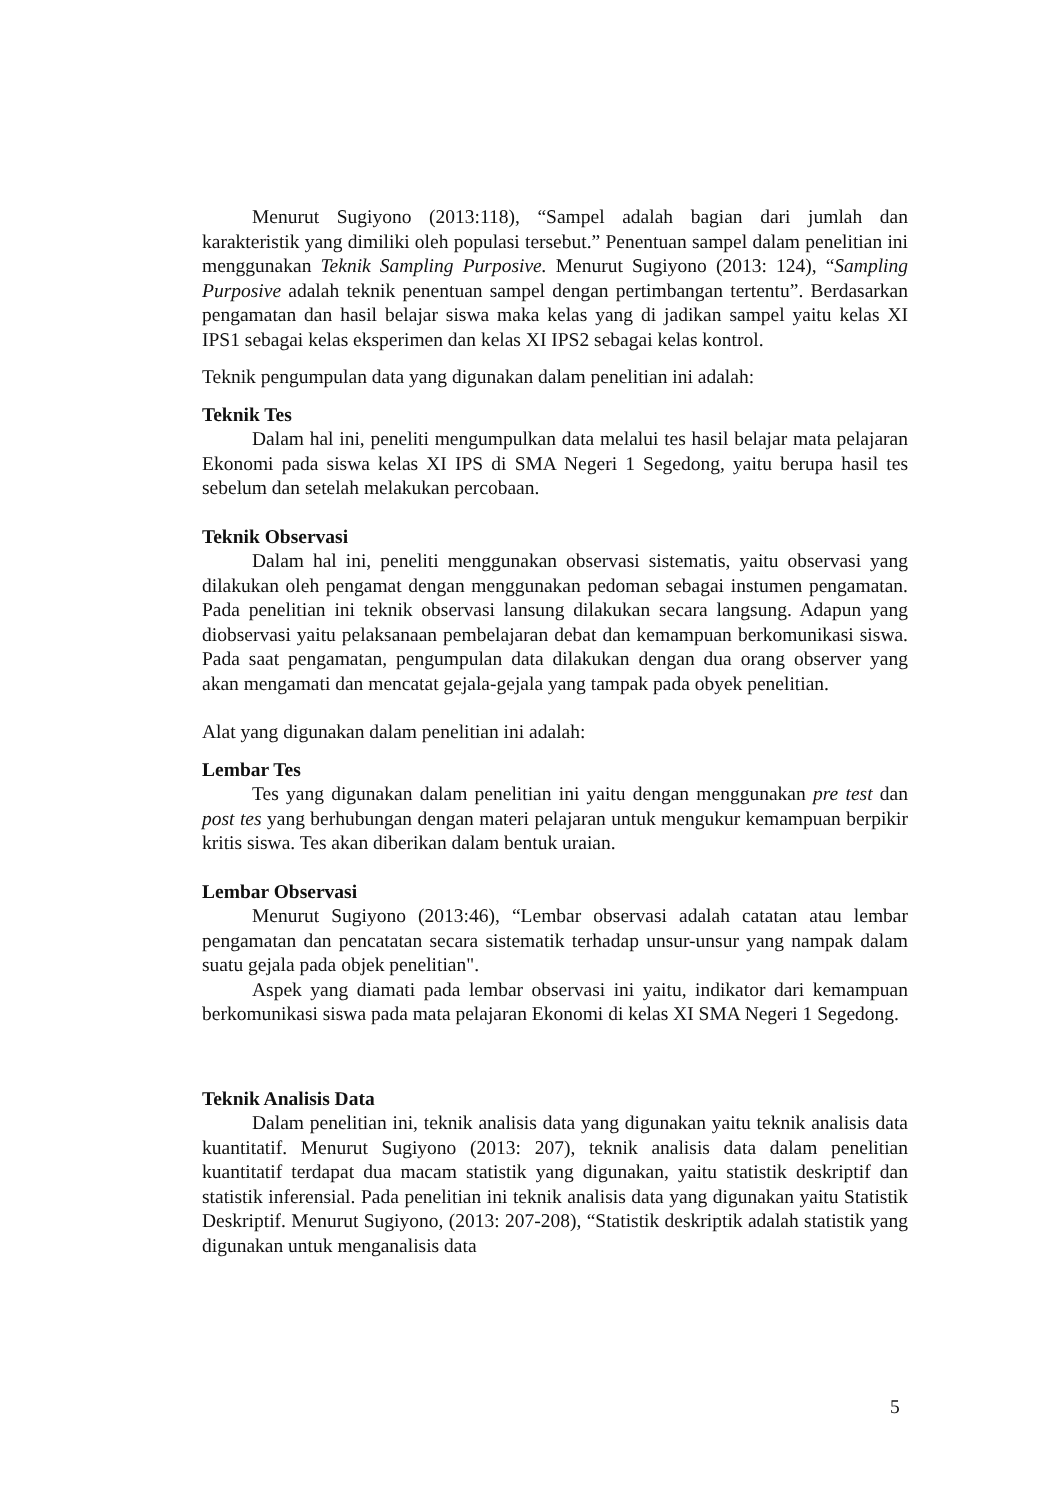Menurut Sugiyono (2013:118), “Sampel adalah bagian dari jumlah dan karakteristik yang dimiliki oleh populasi tersebut.” Penentuan sampel dalam penelitian ini menggunakan Teknik Sampling Purposive. Menurut Sugiyono (2013: 124), “Sampling Purposive adalah teknik penentuan sampel dengan pertimbangan tertentu”. Berdasarkan pengamatan dan hasil belajar siswa maka kelas yang di jadikan sampel yaitu kelas XI IPS1 sebagai kelas eksperimen dan kelas XI IPS2 sebagai kelas kontrol.
Teknik pengumpulan data yang digunakan dalam penelitian ini adalah:
Teknik Tes
Dalam hal ini, peneliti mengumpulkan data melalui tes hasil belajar mata pelajaran Ekonomi pada siswa kelas XI IPS di SMA Negeri 1 Segedong, yaitu berupa hasil tes sebelum dan setelah melakukan percobaan.
Teknik Observasi
Dalam hal ini, peneliti menggunakan observasi sistematis, yaitu observasi yang dilakukan oleh pengamat dengan menggunakan pedoman sebagai instumen pengamatan. Pada penelitian ini teknik observasi lansung dilakukan secara langsung. Adapun yang diobservasi yaitu pelaksanaan pembelajaran debat dan kemampuan berkomunikasi siswa. Pada saat pengamatan, pengumpulan data dilakukan dengan dua orang observer yang akan mengamati dan mencatat gejala-gejala yang tampak pada obyek penelitian.
Alat yang digunakan dalam penelitian ini adalah:
Lembar Tes
Tes yang digunakan dalam penelitian ini yaitu dengan menggunakan pre test dan post tes yang berhubungan dengan materi pelajaran untuk mengukur kemampuan berpikir kritis siswa. Tes akan diberikan dalam bentuk uraian.
Lembar Observasi
Menurut Sugiyono (2013:46), “Lembar observasi adalah catatan atau lembar pengamatan dan pencatatan secara sistematik terhadap unsur-unsur yang nampak dalam suatu gejala pada objek penelitian".
Aspek yang diamati pada lembar observasi ini yaitu, indikator dari kemampuan berkomunikasi siswa pada mata pelajaran Ekonomi di kelas XI SMA Negeri 1 Segedong.
Teknik Analisis Data
Dalam penelitian ini, teknik analisis data yang digunakan yaitu teknik analisis data kuantitatif. Menurut Sugiyono (2013: 207), teknik analisis data dalam penelitian kuantitatif terdapat dua macam statistik yang digunakan, yaitu statistik deskriptif dan statistik inferensial. Pada penelitian ini teknik analisis data yang digunakan yaitu Statistik Deskriptif. Menurut Sugiyono, (2013: 207-208), “Statistik deskriptik adalah statistik yang digunakan untuk menganalisis data
5